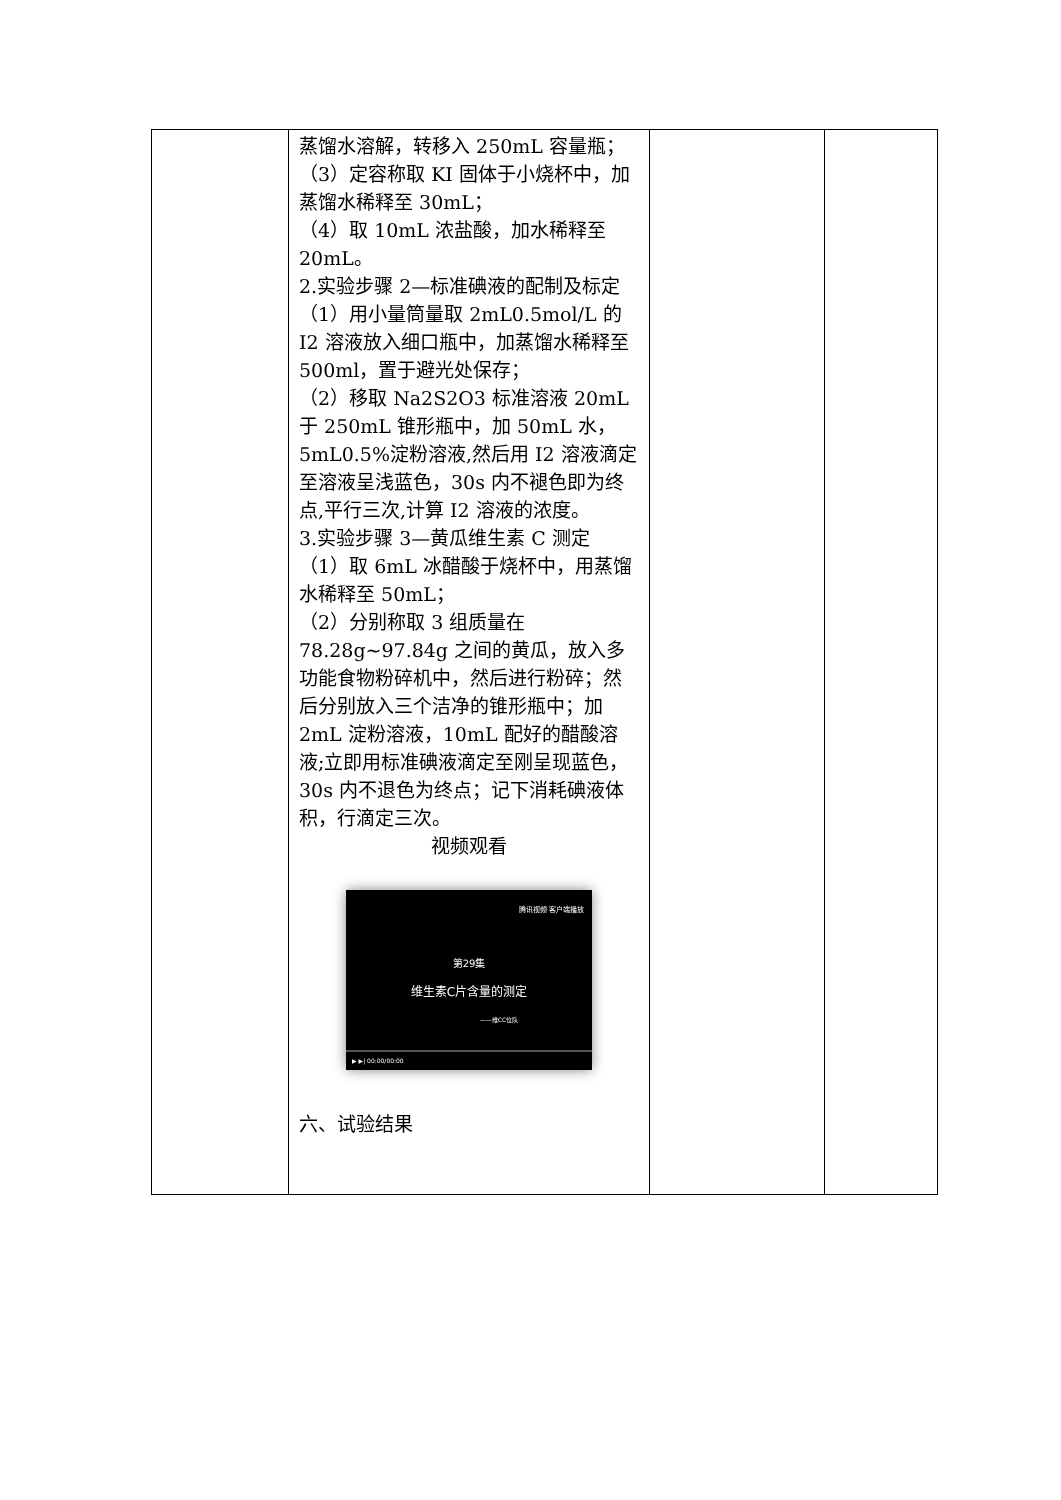| | 蒸馏水溶解，转移入 250mL 容量瓶； （3）定容称取 KI 固体于小烧杯中，加蒸馏水稀释至 30mL； （4）取 10mL 浓盐酸，加水稀释至 20mL。 2.实验步骤 2—标准碘液的配制及标定 （1）用小量筒量取 2mL0.5mol/L 的 I2 溶液放入细口瓶中，加蒸馏水稀释至 500ml，置于避光处保存； （2）移取 Na2S2O3 标准溶液 20mL 于 250mL 锥形瓶中，加 50mL 水，5mL0.5%淀粉溶液,然后用 I2 溶液滴定至溶液呈浅蓝色，30s 内不褪色即为终点,平行三次,计算 I2 溶液的浓度。 3.实验步骤 3—黄瓜维生素 C 测定 （1）取 6mL 冰醋酸于烧杯中，用蒸馏水稀释至 50mL； （2）分别称取 3 组质量在 78.28g~97.84g 之间的黄瓜，放入多功能食物粉碎机中，然后进行粉碎；然后分别放入三个洁净的锥形瓶中；加 2mL 淀粉溶液，10mL 配好的醋酸溶液;立即用标准碘液滴定至刚呈现蓝色，30s 内不退色为终点；记下消耗碘液体积，行滴定三次。 视频观看 腾讯视频 客户端播放 第29集 维生素C片含量的测定 ——维CC位队 ▶ ▶/ 00:00/00:00 六、试验结果 | | |